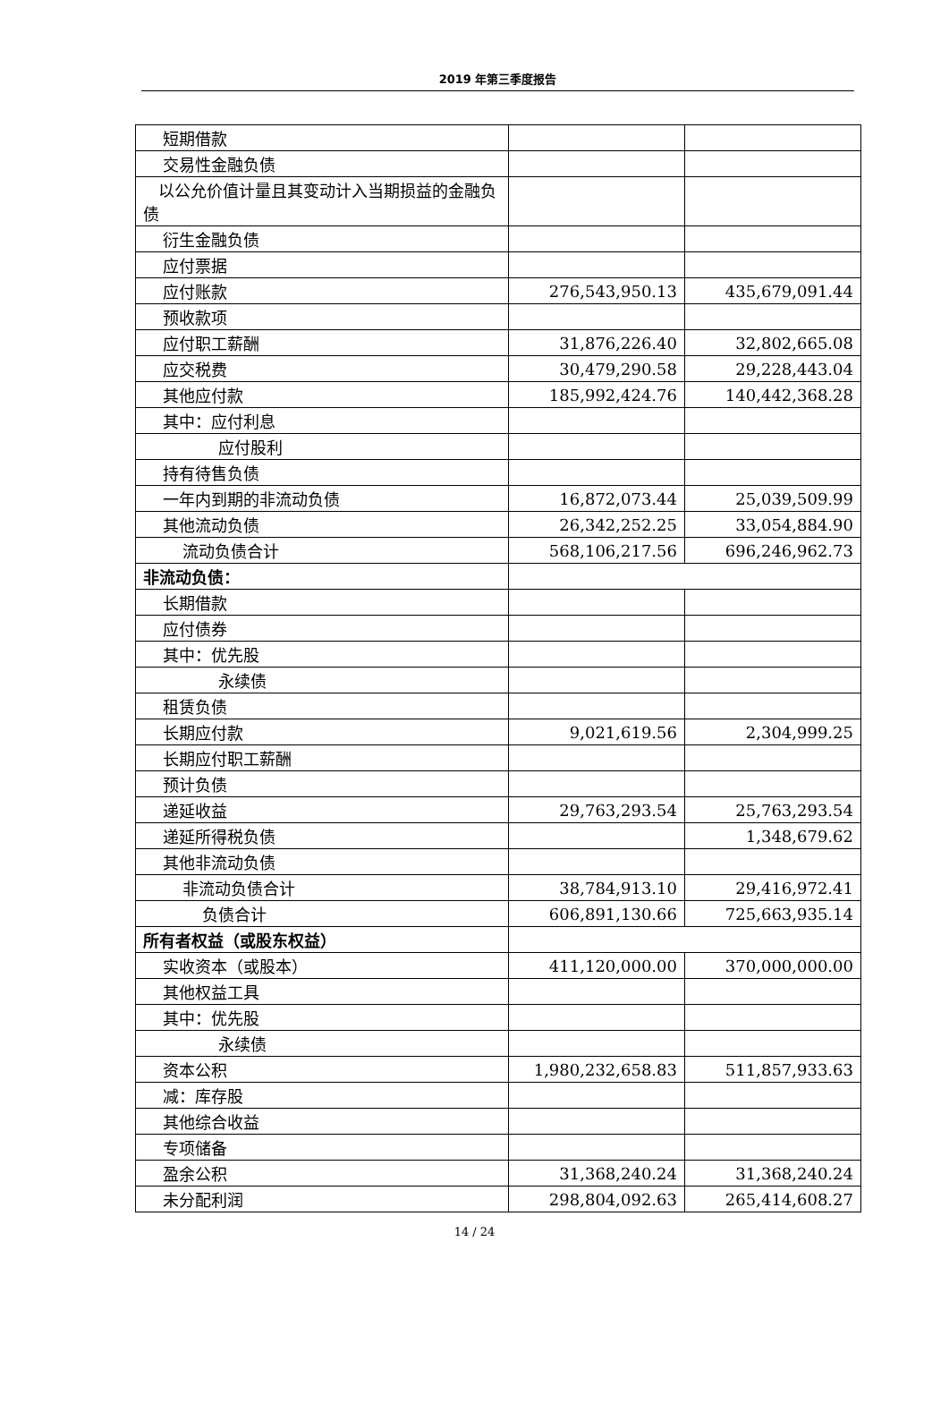2019 年第三季度报告
| 短期借款 | | |
| 交易性金融负债 | | |
| 以公允价值计量且其变动计入当期损益的金融负债 | | |
| 衍生金融负债 | | |
| 应付票据 | | |
| 应付账款 | 276,543,950.13 | 435,679,091.44 |
| 预收款项 | | |
| 应付职工薪酬 | 31,876,226.40 | 32,802,665.08 |
| 应交税费 | 30,479,290.58 | 29,228,443.04 |
| 其他应付款 | 185,992,424.76 | 140,442,368.28 |
| 其中：应付利息 | | |
| 应付股利 | | |
| 持有待售负债 | | |
| 一年内到期的非流动负债 | 16,872,073.44 | 25,039,509.99 |
| 其他流动负债 | 26,342,252.25 | 33,054,884.90 |
| 流动负债合计 | 568,106,217.56 | 696,246,962.73 |
| 非流动负债： | | |
| 长期借款 | | |
| 应付债券 | | |
| 其中：优先股 | | |
| 永续债 | | |
| 租赁负债 | | |
| 长期应付款 | 9,021,619.56 | 2,304,999.25 |
| 长期应付职工薪酬 | | |
| 预计负债 | | |
| 递延收益 | 29,763,293.54 | 25,763,293.54 |
| 递延所得税负债 | | 1,348,679.62 |
| 其他非流动负债 | | |
| 非流动负债合计 | 38,784,913.10 | 29,416,972.41 |
| 负债合计 | 606,891,130.66 | 725,663,935.14 |
| 所有者权益（或股东权益） | | |
| 实收资本（或股本） | 411,120,000.00 | 370,000,000.00 |
| 其他权益工具 | | |
| 其中：优先股 | | |
| 永续债 | | |
| 资本公积 | 1,980,232,658.83 | 511,857,933.63 |
| 减：库存股 | | |
| 其他综合收益 | | |
| 专项储备 | | |
| 盈余公积 | 31,368,240.24 | 31,368,240.24 |
| 未分配利润 | 298,804,092.63 | 265,414,608.27 |
14 / 24